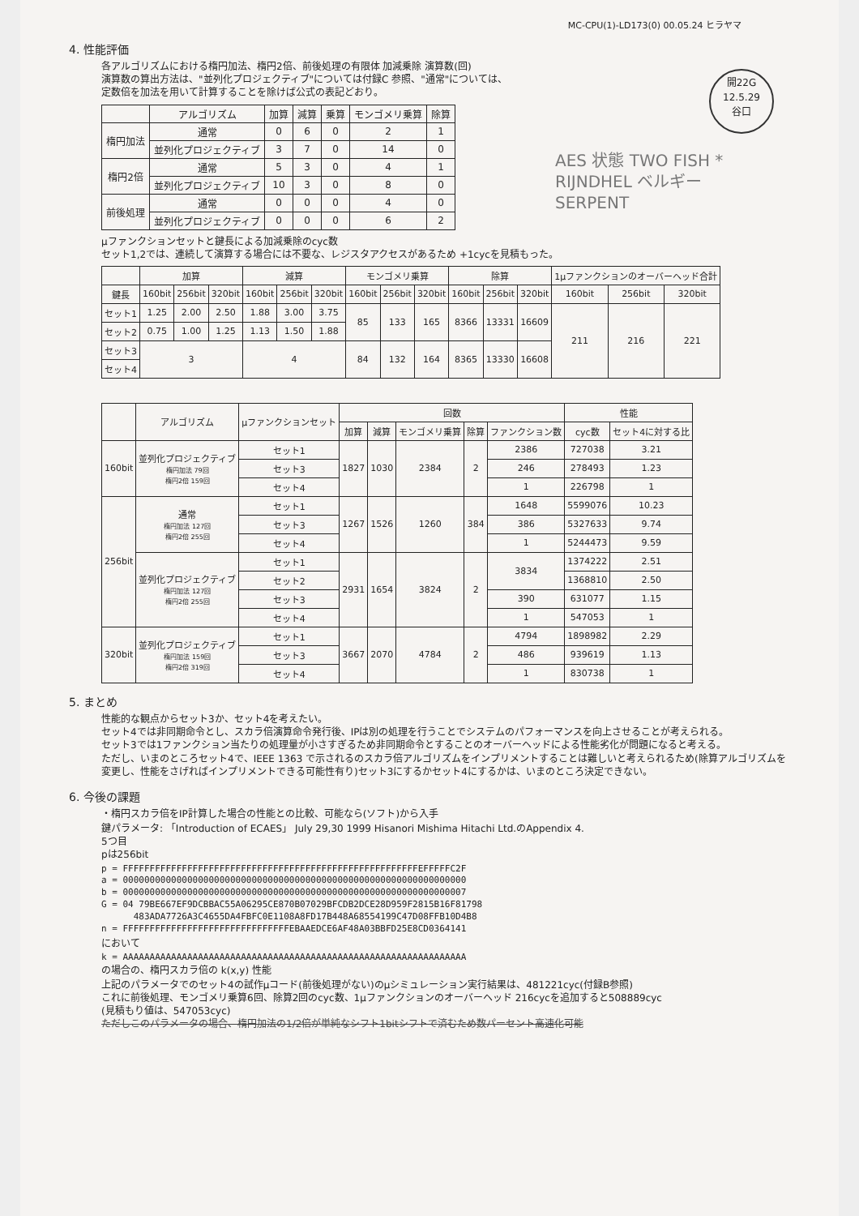MC-CPU(1)-LD173(0) 00.05.24 ヒラヤマ
開22G
12.5.29
谷口
AES 状態 TWO FISH *
RIJNDHEL ベルギー
SERPENT
4. 性能評価
各アルゴリズムにおける楕円加法、楕円2倍、前後処理の有限体 加減乗除 演算数(回)
演算数の算出方法は、"並列化プロジェクティブ"については付録C 参照、"通常"については、
定数倍を加法を用いて計算することを除けば公式の表記どおり。
| | アルゴリズム | 加算 | 減算 | 乗算 | モンゴメリ乗算 | 除算 |
| --- | --- | --- | --- | --- | --- | --- |
| 楕円加法 | 通常 | 0 | 6 | 0 | 2 | 1 |
| | 並列化プロジェクティブ | 3 | 7 | 0 | 14 | 0 |
| 楕円2倍 | 通常 | 5 | 3 | 0 | 4 | 1 |
| | 並列化プロジェクティブ | 10 | 3 | 0 | 8 | 0 |
| 前後処理 | 通常 | 0 | 0 | 0 | 4 | 0 |
| | 並列化プロジェクティブ | 0 | 0 | 0 | 6 | 2 |
μファンクションセットと鍵長による加減乗除のcyc数
セット1,2では、連続して演算する場合には不要な、レジスタアクセスがあるため +1cycを見積もった。
| | 加算 | | | 減算 | | | モンゴメリ乗算 | | | 除算 | | | 1μファンクションのオーバーヘッド合計 | | |
| --- | --- | --- | --- | --- | --- | --- | --- | --- | --- | --- | --- | --- | --- | --- | --- |
| 鍵長 | 160bit | 256bit | 320bit | 160bit | 256bit | 320bit | 160bit | 256bit | 320bit | 160bit | 256bit | 320bit | 160bit | 256bit | 320bit |
| セット1 | 1.25 | 2.00 | 2.50 | 1.88 | 3.00 | 3.75 | 85 | 133 | 165 | 8366 | 13331 | 16609 | 211 | 216 | 221 |
| セット2 | 0.75 | 1.00 | 1.25 | 1.13 | 1.50 | 1.88 | | | | | | | | | |
| セット3 | 3 | | | 4 | | | 84 | 132 | 164 | 8365 | 13330 | 16608 | | | |
| セット4 | | | | | | | | | | | | | | | |
| | アルゴリズム | μファンクションセット | 回数 | | | | | 性能 | |
| --- | --- | --- | --- | --- | --- | --- | --- | --- | --- |
| | | | 加算 | 減算 | モンゴメリ乗算 | 除算 | ファンクション数 | cyc数 | セット4に対する比 |
| 160bit | 並列化プロジェクティブ 楕円加法 79回 楕円2倍 159回 | セット1 | 1827 | 1030 | 2384 | 2 | 2386 | 727038 | 3.21 |
| | | セット3 | | | | | 246 | 278493 | 1.23 |
| | | セット4 | | | | | 1 | 226798 | 1 |
| 256bit | 通常 楕円加法 127回 楕円2倍 255回 | セット1 | 1267 | 1526 | 1260 | 384 | 1648 | 5599076 | 10.23 |
| | | セット3 | | | | | 386 | 5327633 | 9.74 |
| | | セット4 | | | | | 1 | 5244473 | 9.59 |
| | 並列化プロジェクティブ 楕円加法 127回 楕円2倍 255回 | セット1 | 2931 | 1654 | 3824 | 2 | 3834 | 1374222 | 2.51 |
| | | セット2 | | | | | | 1368810 | 2.50 |
| | | セット3 | | | | | 390 | 631077 | 1.15 |
| | | セット4 | | | | | 1 | 547053 | 1 |
| 320bit | 並列化プロジェクティブ 楕円加法 159回 楕円2倍 319回 | セット1 | 3667 | 2070 | 4784 | 2 | 4794 | 1898982 | 2.29 |
| | | セット3 | | | | | 486 | 939619 | 1.13 |
| | | セット4 | | | | | 1 | 830738 | 1 |
5. まとめ
性能的な観点からセット3か、セット4を考えたい。
セット4では非同期命令とし、スカラ倍演算命令発行後、IPは別の処理を行うことでシステムのパフォーマンスを向上させることが考えられる。
セット3では1ファンクション当たりの処理量が小さすぎるため非同期命令とすることのオーバーヘッドによる性能劣化が問題になると考える。
ただし、いまのところセット4で、IEEE 1363 で示されるのスカラ倍アルゴリズムをインプリメントすることは難しいと考えられるため(除算アルゴリズムを変更し、性能をさげればインプリメントできる可能性有り)セット3にするかセット4にするかは、いまのところ決定できない。
6. 今後の課題
・楕円スカラ倍をIP計算した場合の性能との比較、可能なら(ソフト)から入手
鍵パラメータ: 「Introduction of ECAES」 July 29,30 1999 Hisanori Mishima Hitachi Ltd.のAppendix 4.
5つ目
pは256bit
p = FFFFFFFFFFFFFFFFFFFFFFFFFFFFFFFFFFFFFFFFFFFFFFFFFFFFFFFEFFFFFC2F
a = 0000000000000000000000000000000000000000000000000000000000000000
b = 0000000000000000000000000000000000000000000000000000000000000007
G = 04 79BE667EF9DCBBAC55A06295CE870B07029BFCDB2DCE28D959F2815B16F81798
483ADA7726A3C4655DA4FBFC0E1108A8FD17B448A68554199C47D08FFB10D4B8
n = FFFFFFFFFFFFFFFFFFFFFFFFFFFFFFFEBAAEDCE6AF48A03BBFD25E8CD0364141
において
k = AAAAAAAAAAAAAAAAAAAAAAAAAAAAAAAAAAAAAAAAAAAAAAAAAAAAAAAAAAAAAAAA
の場合の、楕円スカラ倍の k(x,y) 性能
上記のパラメータでのセット4の試作μコード(前後処理がない)のμシミュレーション実行結果は、481221cyc(付録B参照)
これに前後処理、モンゴメリ乗算6回、除算2回のcyc数、1μファンクションのオーバーヘッド 216cycを追加すると508889cyc
(見積もり値は、547053cyc)
ただしこのパラメータの場合、楕円加法の1/2倍が単純なシフト1bitシフトで済むため数パーセント高速化可能